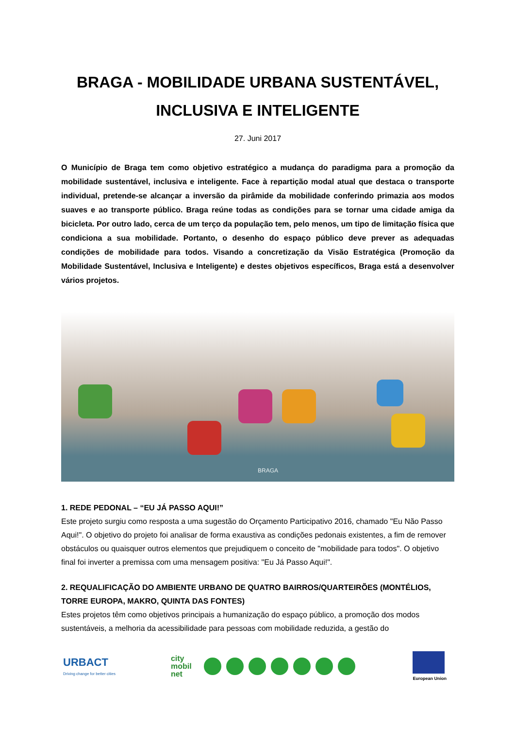BRAGA - MOBILIDADE URBANA SUSTENTÁVEL, INCLUSIVA E INTELIGENTE
27. Juni 2017
O Município de Braga tem como objetivo estratégico a mudança do paradigma para a promoção da mobilidade sustentável, inclusiva e inteligente. Face à repartição modal atual que destaca o transporte individual, pretende-se alcançar a inversão da pirâmide da mobilidade conferindo primazia aos modos suaves e ao transporte público. Braga reúne todas as condições para se tornar uma cidade amiga da bicicleta. Por outro lado, cerca de um terço da população tem, pelo menos, um tipo de limitação física que condiciona a sua mobilidade. Portanto, o desenho do espaço público deve prever as adequadas condições de mobilidade para todos. Visando a concretização da Visão Estratégica (Promoção da Mobilidade Sustentável, Inclusiva e Inteligente) e destes objetivos específicos, Braga está a desenvolver vários projetos.
BRAGA
1. REDE PEDONAL – “EU JÁ PASSO AQUI!”
Este projeto surgiu como resposta a uma sugestão do Orçamento Participativo 2016, chamado "Eu Não Passo Aqui!". O objetivo do projeto foi analisar de forma exaustiva as condições pedonais existentes, a fim de remover obstáculos ou quaisquer outros elementos que prejudiquem o conceito de "mobilidade para todos". O objetivo final foi inverter a premissa com uma mensagem positiva: "Eu Já Passo Aqui!".
2. REQUALIFICAÇÃO DO AMBIENTE URBANO DE QUATRO BAIRROS/QUARTEIRÕES (MONTÉLIOS, TORRE EUROPA, MAKRO, QUINTA DAS FONTES)
Estes projetos têm como objetivos principais a humanização do espaço público, a promoção dos modos sustentáveis, a melhoria da acessibilidade para pessoas com mobilidade reduzida, a gestão do
URBACT
Driving change for better cities
city
mobil
net
European Union